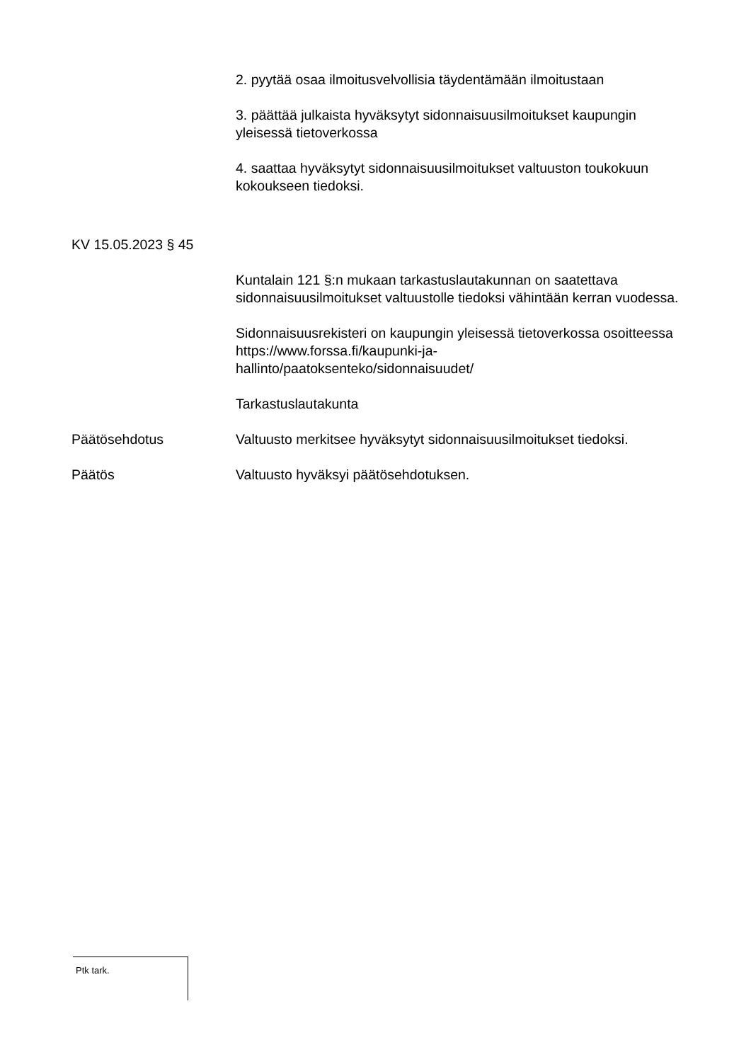2. pyytää osaa ilmoitusvelvollisia täydentämään ilmoitustaan
3. päättää julkaista hyväksytyt sidonnaisuusilmoitukset kaupungin yleisessä tietoverkossa
4. saattaa hyväksytyt sidonnaisuusilmoitukset valtuuston toukokuun kokoukseen tiedoksi.
KV 15.05.2023 § 45
Kuntalain 121 §:n mukaan tarkastuslautakunnan on saatettava sidonnaisuusilmoitukset valtuustolle tiedoksi vähintään kerran vuodessa.
Sidonnaisuusrekisteri on kaupungin yleisessä tietoverkossa osoitteessa https://www.forssa.fi/kaupunki-ja-
hallinto/paatoksenteko/sidonnaisuudet/
Tarkastuslautakunta
Päätösehdotus Valtuusto merkitsee hyväksytyt sidonnaisuusilmoitukset tiedoksi.
Päätös Valtuusto hyväksyi päätösehdotuksen.
Ptk tark.